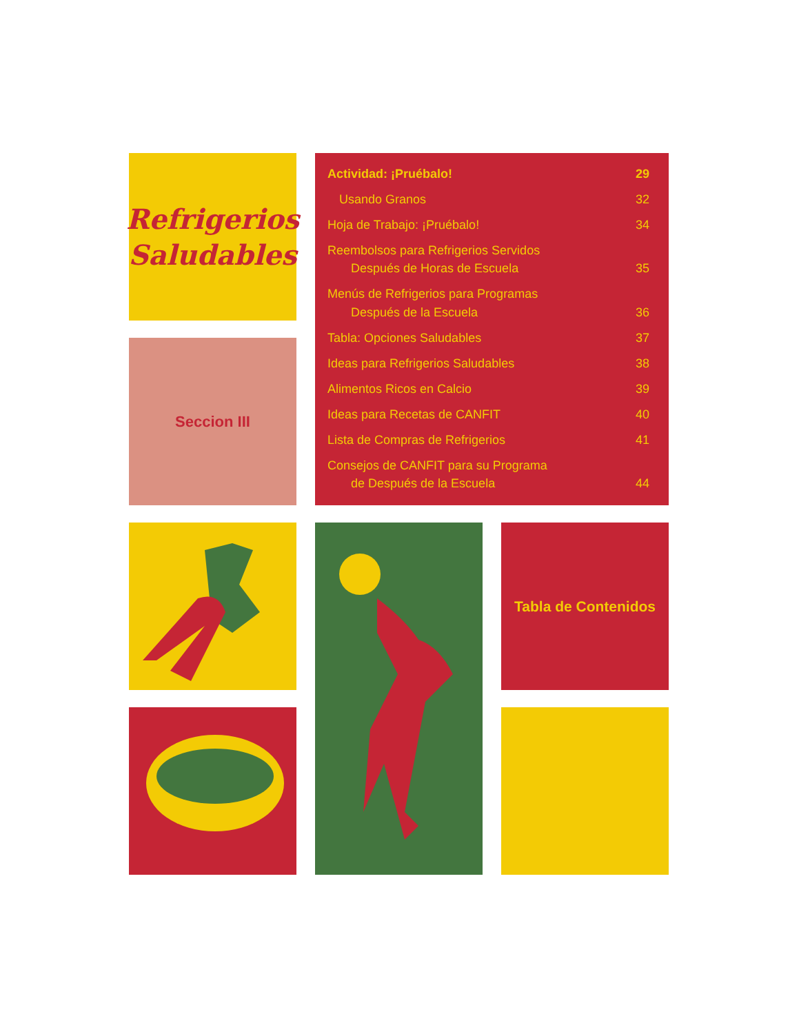Refrigerios
Saludables
Seccion III
| Actividad: ¡Pruébalo! | 29 |
| Usando Granos | 32 |
| Hoja de Trabajo: ¡Pruébalo! | 34 |
| Reembolsos para Refrigerios Servidos Después de Horas de Escuela | 35 |
| Menús de Refrigerios para Programas Después de la Escuela | 36 |
| Tabla: Opciones Saludables | 37 |
| Ideas para Refrigerios Saludables | 38 |
| Alimentos Ricos en Calcio | 39 |
| Ideas para Recetas de CANFIT | 40 |
| Lista de Compras de Refrigerios | 41 |
| Consejos de CANFIT para su Programa de Después de la Escuela | 44 |
Tabla de Contenidos